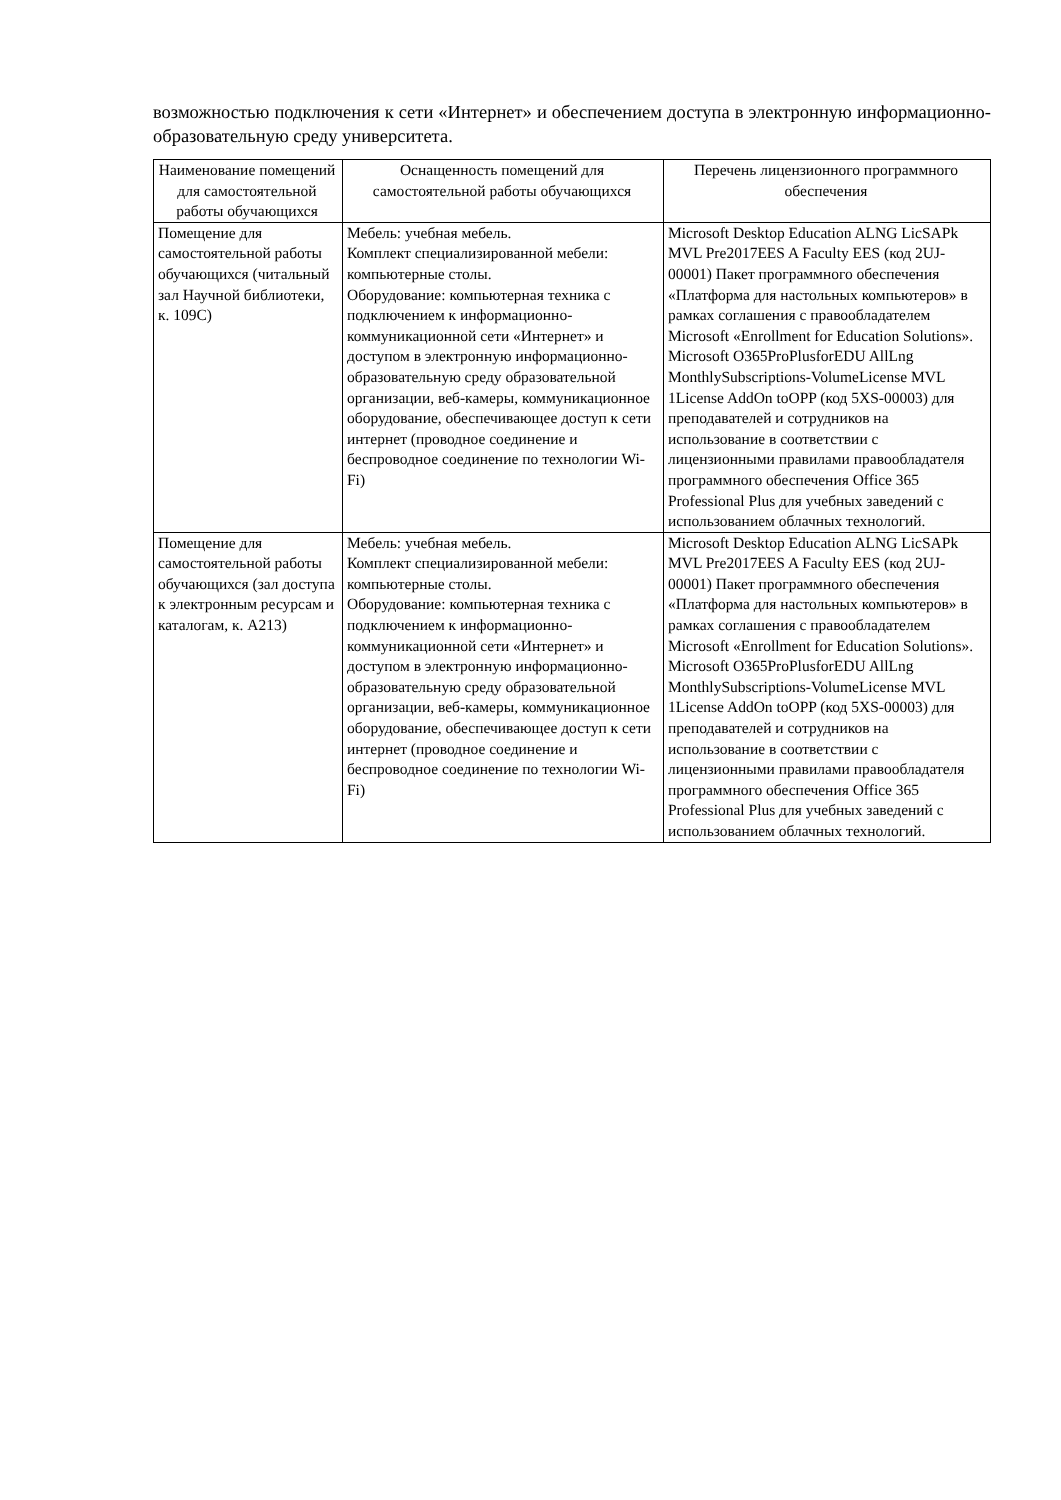возможностью подключения к сети «Интернет» и обеспечением доступа в электронную информационно-образовательную среду университета.
| Наименование помещений для самостоятельной работы обучающихся | Оснащенность помещений для самостоятельной работы обучающихся | Перечень лицензионного программного обеспечения |
| --- | --- | --- |
| Помещение для самостоятельной работы обучающихся (читальный зал Научной библиотеки, к. 109С) | Мебель: учебная мебель. Комплект специализированной мебели: компьютерные столы. Оборудование: компьютерная техника с подключением к информационно-коммуникационной сети «Интернет» и доступом в электронную информационно-образовательную среду образовательной организации, веб-камеры, коммуникационное оборудование, обеспечивающее доступ к сети интернет (проводное соединение и беспроводное соединение по технологии Wi-Fi) | Microsoft Desktop Education ALNG LicSAPk MVL Pre2017EES A Faculty EES (код 2UJ-00001) Пакет программного обеспечения «Платформа для настольных компьютеров» в рамках соглашения с правообладателем Microsoft «Enrollment for Education Solutions». Microsoft O365ProPlusforEDU AllLng MonthlySubscriptions-VolumeLicense MVL 1License AddOn toOPP (код 5XS-00003) для преподавателей и сотрудников на использование в соответствии с лицензионными правилами правообладателя программного обеспечения Office 365 Professional Plus для учебных заведений с использованием облачных технологий. |
| Помещение для самостоятельной работы обучающихся (зал доступа к электронным ресурсам и каталогам, к. А213) | Мебель: учебная мебель. Комплект специализированной мебели: компьютерные столы. Оборудование: компьютерная техника с подключением к информационно-коммуникационной сети «Интернет» и доступом в электронную информационно-образовательную среду образовательной организации, веб-камеры, коммуникационное оборудование, обеспечивающее доступ к сети интернет (проводное соединение и беспроводное соединение по технологии Wi-Fi) | Microsoft Desktop Education ALNG LicSAPk MVL Pre2017EES A Faculty EES (код 2UJ-00001) Пакет программного обеспечения «Платформа для настольных компьютеров» в рамках соглашения с правообладателем Microsoft «Enrollment for Education Solutions». Microsoft O365ProPlusforEDU AllLng MonthlySubscriptions-VolumeLicense MVL 1License AddOn toOPP (код 5XS-00003) для преподавателей и сотрудников на использование в соответствии с лицензионными правилами правообладателя программного обеспечения Office 365 Professional Plus для учебных заведений с использованием облачных технологий. |